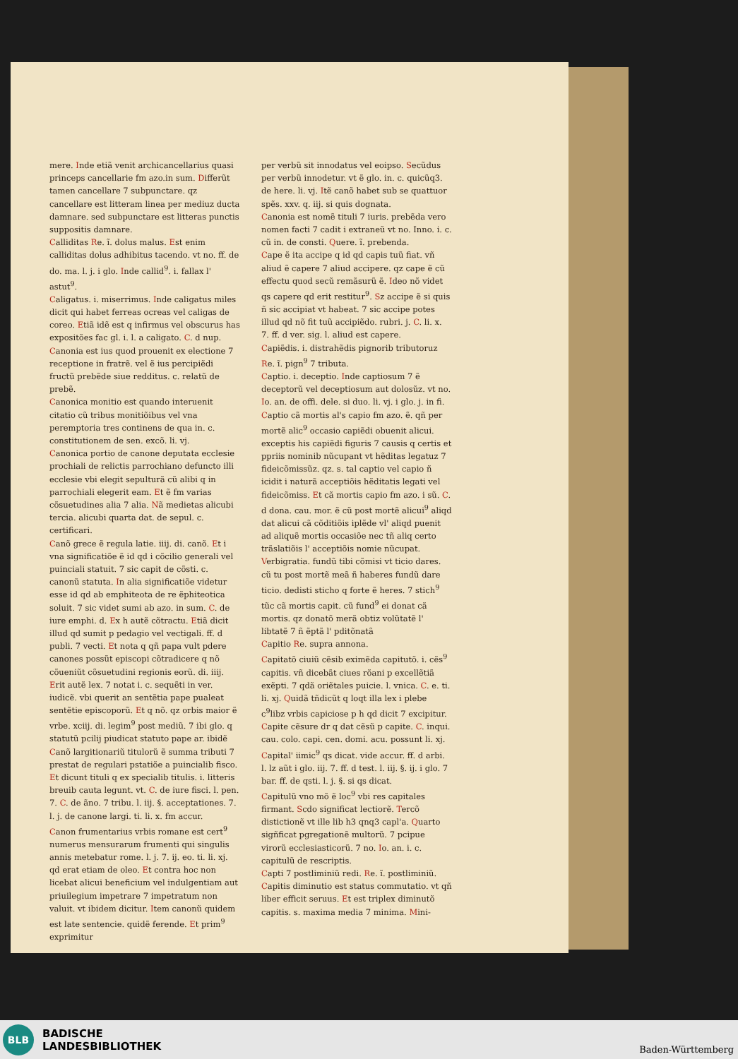mere. Inde etiã venit archicancellarius quasi princeps cancellarie fm azo.in sum. Differũt tamen cancellare 7 subpunctare. qz cancellare est litteram linea per mediuz ducta damnare. sed subpunctare est litteras punctis suppositis damnare.
Calliditas Re. ĩ. dolus malus. Est enim calliditas dolus adhibitus tacendo. vt no. ff. de do. ma. l. j. i glo. Inde callid<sup>9</sup>. i. fallax l' astut<sup>9</sup>.
Caligatus. i. miserrimus. Inde caligatus miles dicit qui habet ferreas ocreas vel caligas de coreo. Etiã idẽ est q infirmus vel obscurus has expositões fac gl. i. l. a caligato. C. d nup.
Canonia est ius quod prouenit ex electione 7 receptione in fratrẽ. vel ẽ ius percipiẽdi fructũ prebẽde siue redditus. c. relatũ de prebẽ.
Canonica monitio est quando interuenit citatio cũ tribus monitiõibus vel vna peremptoria tres continens de qua in. c. constitutionem de sen. excõ. li. vj.
Canonica portio de canone deputata ecclesie prochiali de relictis parrochiano defuncto illi ecclesie vbi elegit sepulturã cũ alibi q in parrochiali elegerit eam. Et ẽ fm varias cõsuetudines alia 7 alia. Nã medietas alicubi tercia. alicubi quarta dat. de sepul. c. certificari.
Canõ grece ẽ regula latie. iiij. di. canõ. Et i vna significatiõe ẽ id qd i cõcilio generali vel puinciali statuit. 7 sic capit de cõsti. c. canonũ statuta. In alia significatiõe videtur esse id qd ab emphiteota de re ẽphiteotica soluit. 7 sic videt sumi ab azo. in sum. C. de iure emphi. d. Ex h autẽ cõtractu. Etiã dicit illud qd sumit p pedagio vel vectigali. ff. d publi. 7 vecti. Et nota q qñ papa vult pdere canones possũt episcopi cõtradicere q nõ cõueniũt cõsuetudini regionis eorũ. di. iiij. Erit autẽ lex. 7 notat i. c. sequẽti in ver. iudicẽ. vbi querit an sentẽtia pape pualeat sentẽtie episcoporũ. Et q nõ. qz orbis maior ẽ vrbe. xciij. di. legim<sup>9</sup> post mediũ. 7 ibi glo. q statutũ pcilij piudicat statuto pape ar. ibidẽ
Canõ largitionariũ titulorũ ẽ summa tributi 7 prestat de regulari pstatiõe a puincialib fisco. Et dicunt tituli q ex specialib titulis. i. litteris breuib cauta legunt. vt. C. de iure fisci. l. pen. 7. C. de ãno. 7 tribu. l. iij. §. acceptationes. 7. l. j. de canone largi. ti. li. x. fm accur.
Canon frumentarius vrbis romane est cert<sup>9</sup> numerus mensurarum frumenti qui singulis annis metebatur rome. l. j. 7. ij. eo. ti. li. xj. qd erat etiam de oleo. Et contra hoc non licebat alicui beneficium vel indulgentiam aut priuilegium impetrare 7 impetratum non valuit. vt ibidem dicitur. Item canonũ quidem est late sentencie. quidẽ ferende. Et prim<sup>9</sup> exprimitur
per verbũ sit innodatus vel eoipso. Secũdus per verbũ innodetur. vt ẽ glo. in. c. quicũq3. de here. li. vj. Itẽ canõ habet sub se quattuor spẽs. xxv. q. iij. si quis dognata.
Canonia est nomẽ tituli 7 iuris. prebẽda vero nomen facti 7 cadit i extraneũ vt no. Inno. i. c. cũ in. de consti. Quere. ĩ. prebenda.
Cape ẽ ita accipe q id qd capis tuũ fiat. vñ aliud ẽ capere 7 aliud accipere. qz cape ẽ cũ effectu quod secũ remãsurũ ẽ. Ideo nõ videt qs capere qd erit restitur<sup>9</sup>. Sz accipe ẽ si quis ñ sic accipiat vt habeat. 7 sic accipe potes illud qd nõ fit tuũ accipiẽdo. rubri. j. C. li. x. 7. ff. d ver. sig. l. aliud est capere.
Capiẽdis. i. distrahẽdis pignorib tributoruz Re. ĩ. pign<sup>9</sup> 7 tributa.
Captio. i. deceptio. Inde captiosum 7 ẽ deceptorũ vel deceptiosum aut dolosũz. vt no. Io. an. de offi. dele. si duo. li. vj. i glo. j. in fi.
Captio cã mortis al's capio fm azo. ẽ. qñ per mortẽ alic<sup>9</sup> occasio capiẽdi obuenit alicui. exceptis his capiẽdi figuris 7 causis q certis et ppriis nominib nũcupant vt hẽditas legatuz 7 fideicõmissũz. qz. s. tal captio vel capio ñ icidit i naturã acceptiõis hẽditatis legati vel fideicõmiss. Et cã mortis capio fm azo. i sũ. C. d dona. cau. mor. ẽ cũ post mortẽ alicui<sup>9</sup> aliqd dat alicui cã cõditiõis iplẽde vl' aliqd puenit ad aliquẽ mortis occasiõe nec tñ aliq certo trãslatiõis l' acceptiõis nomie nũcupat. Verbigratia. fundũ tibi cõmisi vt ticio dares. cũ tu post mortẽ meã ñ haberes fundũ dare ticio. dedisti sticho q forte ẽ heres. 7 stich<sup>9</sup> tũc cã mortis capit. cũ fund<sup>9</sup> ei donat cã mortis. qz donatõ merã obtiz volũtatẽ l' libtatẽ 7 ñ ẽptã l' pditõnatã
Capitio Re. supra annona.
Capitatõ ciuiũ cẽsib eximẽda capitutõ. i. cẽs<sup>9</sup> capitis. vñ dicebãt ciues rõani p excellẽtiã exẽpti. 7 qdã oriẽtales puicie. l. vnica. C. e. ti. li. xj. Quidã tñdicũt q loqt illa lex i plebe c<sup>9</sup>libz vrbis capiciose p h qd dicit 7 excipitur.
Capite cẽsure dr q dat cẽsũ p capite. C. inqui. cau. colo. capi. cen. domi. acu. possunt li. xj.
Capital' iimic<sup>9</sup> qs dicat. vide accur. ff. d arbi. l. lz aũt i glo. iij. 7. ff. d test. l. iij. §. ij. i glo. 7 bar. ff. de qsti. l. j. §. si qs dicat.
Capitulũ vno mõ ẽ loc<sup>9</sup> vbi res capitales firmant. Scdo significat lectiorẽ. Tercõ distictionẽ vt ille lib h3 qnq3 capl'a. Quarto sigñficat pgregationẽ multorũ. 7 pcipue virorũ ecclesiasticorũ. 7 no. Io. an. i. c. capitulũ de rescriptis.
Capti 7 postliminiũ redi. Re. ĩ. postliminiũ.
Capitis diminutio est status commutatio. vt qñ liber efficit seruus. Et est triplex diminutõ capitis. s. maxima media 7 minima. Mini-
BLB
BADISCHE
LANDESBIBLIOTHEK
Baden-Württemberg